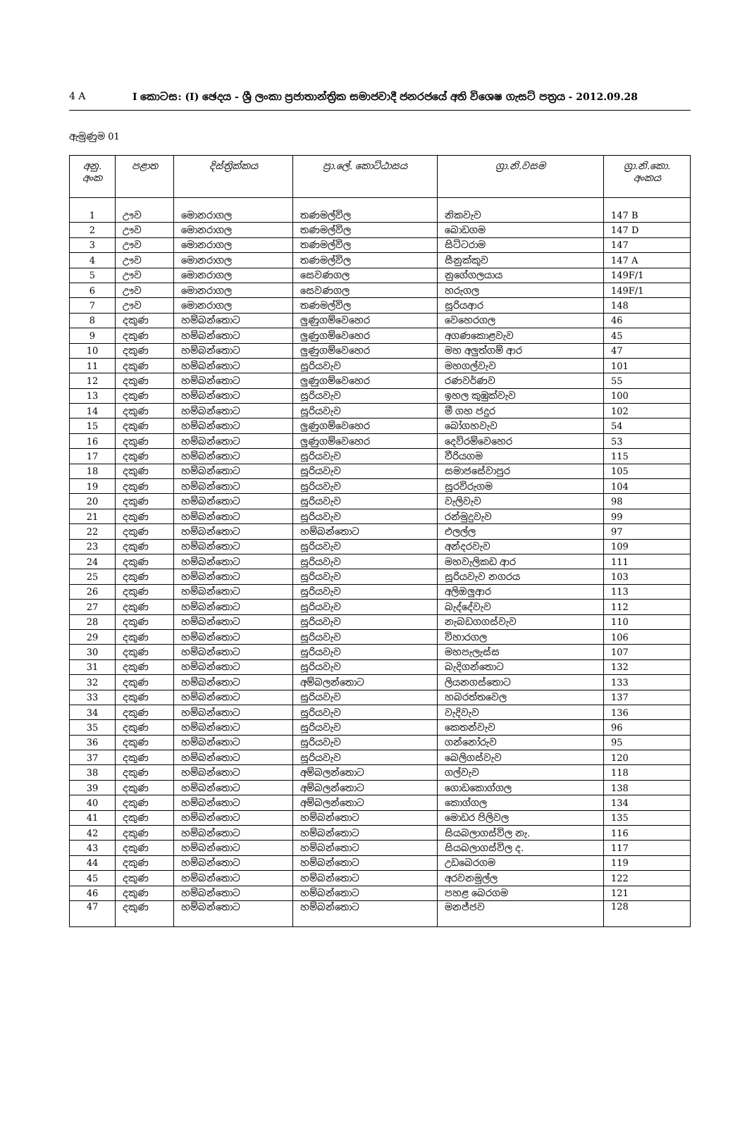4 A I කොටස: (I) ඡෙදය - ශ්‍රී ලංකා ප්‍රජාතාන්ත්‍රික සමාජවාදී ජනරජයේ අති විශෙෂ ගැසට් පත්‍රය - 2012.09.28
ඇමුණුම 01
| අනු. අංක | පළාත | දිස්ත්‍රික්කය | ප්‍රා.ලේ. කොට්ඨාසය | ග්‍රා.නි.වසම | ග්‍රා.නි.කො. අංකය |
| --- | --- | --- | --- | --- | --- |
| 1 | ඌව | මොනරාගල | තණමල්විල | නිකවැව | 147 B |
| 2 | ඌව | මොනරාගල | තණමල්විල | බොඩගම | 147 D |
| 3 | ඌව | මොනරාගල | තණමල්විල | සිට්ටරාම | 147 |
| 4 | ඌව | මොනරාගල | තණමල්විල | සීනුක්කුව | 147 A |
| 5 | ඌව | මොනරාගල | සෙවණගල | නුගේගලයාය | 149F/1 |
| 6 | ඌව | මොනරාගල | සෙවණගල | හරුගල | 149F/1 |
| 7 | ඌව | මොනරාගල | තණමල්විල | සූරියආර | 148 |
| 8 | දකුණ | හම්බන්තොට | ලුණුගම්වෙහෙර | වෙහෙරගල | 46 |
| 9 | දකුණ | හම්බන්තොට | ලුණුගම්වෙහෙර | අගණකොළවැව | 45 |
| 10 | දකුණ | හම්බන්තොට | ලුණුගම්වෙහෙර | මහ අලුත්ගම් ආර | 47 |
| 11 | දකුණ | හම්බන්තොට | සූරියවැව | මහගල්වැව | 101 |
| 12 | දකුණ | හම්බන්තොට | ලුණුගම්වෙහෙර | රණවර්ණව | 55 |
| 13 | දකුණ | හම්බන්තොට | සූරියවැව | ඉහල කුඹුක්වැව | 100 |
| 14 | දකුණ | හම්බන්තොට | සූරියවැව | මී ගහ ජදුර | 102 |
| 15 | දකුණ | හම්බන්තොට | ලුණුගම්වෙහෙර | බෝගහවැව | 54 |
| 16 | දකුණ | හම්බන්තොට | ලුණුගම්වෙහෙර | දෙව්රම්වෙහෙර | 53 |
| 17 | දකුණ | හම්බන්තොට | සූරියවැව | වීරියගම | 115 |
| 18 | දකුණ | හම්බන්තොට | සූරියවැව | සමාජසේවාපුර | 105 |
| 19 | දකුණ | හම්බන්තොට | සූරියවැව | සූරවිරුගම | 104 |
| 20 | දකුණ | හම්බන්තොට | සූරියවැව | වැලිවැව | 98 |
| 21 | දකුණ | හම්බන්තොට | සූරියවැව | රන්මුදුවැව | 99 |
| 22 | දකුණ | හම්බන්තොට | හම්බන්තොට | එලල්ල | 97 |
| 23 | දකුණ | හම්බන්තොට | සූරියවැව | අන්දරවැව | 109 |
| 24 | දකුණ | හම්බන්තොට | සූරියවැව | මහවැලිකඩ ආර | 111 |
| 25 | දකුණ | හම්බන්තොට | සූරියවැව | සූරියවැව නගරය | 103 |
| 26 | දකුණ | හම්බන්තොට | සූරියවැව | අලිඔලුආර | 113 |
| 27 | දකුණ | හම්බන්තොට | සූරියවැව | බැද්දේවැව | 112 |
| 28 | දකුණ | හම්බන්තොට | සූරියවැව | නැබඩගගස්වැව | 110 |
| 29 | දකුණ | හම්බන්තොට | සූරියවැව | විහාරගල | 106 |
| 30 | දකුණ | හම්බන්තොට | සූරියවැව | මහපැලැස්ස | 107 |
| 31 | දකුණ | හම්බන්තොට | සූරියවැව | බැදිගන්තොට | 132 |
| 32 | දකුණ | හම්බන්තොට | අම්බලන්තොට | ලියනගස්තොට | 133 |
| 33 | දකුණ | හම්බන්තොට | සූරියවැව | හබරත්තවෙල | 137 |
| 34 | දකුණ | හම්බන්තොට | සූරියවැව | වැදිවැව | 136 |
| 35 | දකුණ | හම්බන්තොට | සූරියවැව | කෙතන්වැව | 96 |
| 36 | දකුණ | හම්බන්තොට | සූරියවැව | ගන්නෝරුව | 95 |
| 37 | දකුණ | හම්බන්තොට | සූරියවැව | බෙලිගස්වැව | 120 |
| 38 | දකුණ | හම්බන්තොට | අම්බලන්තොට | ගල්වැව | 118 |
| 39 | දකුණ | හම්බන්තොට | අම්බලන්තොට | ගොඩකොග්ගල | 138 |
| 40 | දකුණ | හම්බන්තොට | අම්බලන්තොට | කොග්ගල | 134 |
| 41 | දකුණ | හම්බන්තොට | හම්බන්තොට | මොඩර පිලිවල | 135 |
| 42 | දකුණ | හම්බන්තොට | හම්බන්තොට | සියබලාගස්විල නැ. | 116 |
| 43 | දකුණ | හම්බන්තොට | හම්බන්තොට | සියබලාගස්විල ද. | 117 |
| 44 | දකුණ | හම්බන්තොට | හම්බන්තොට | උඩබෙරගම | 119 |
| 45 | දකුණ | හම්බන්තොට | හම්බන්තොට | අරවනමුල්ල | 122 |
| 46 | දකුණ | හම්බන්තොට | හම්බන්තොට | පහළ බෙරගම | 121 |
| 47 | දකුණ | හම්බන්තොට | හම්බන්තොට | මනජ්ජව | 128 |